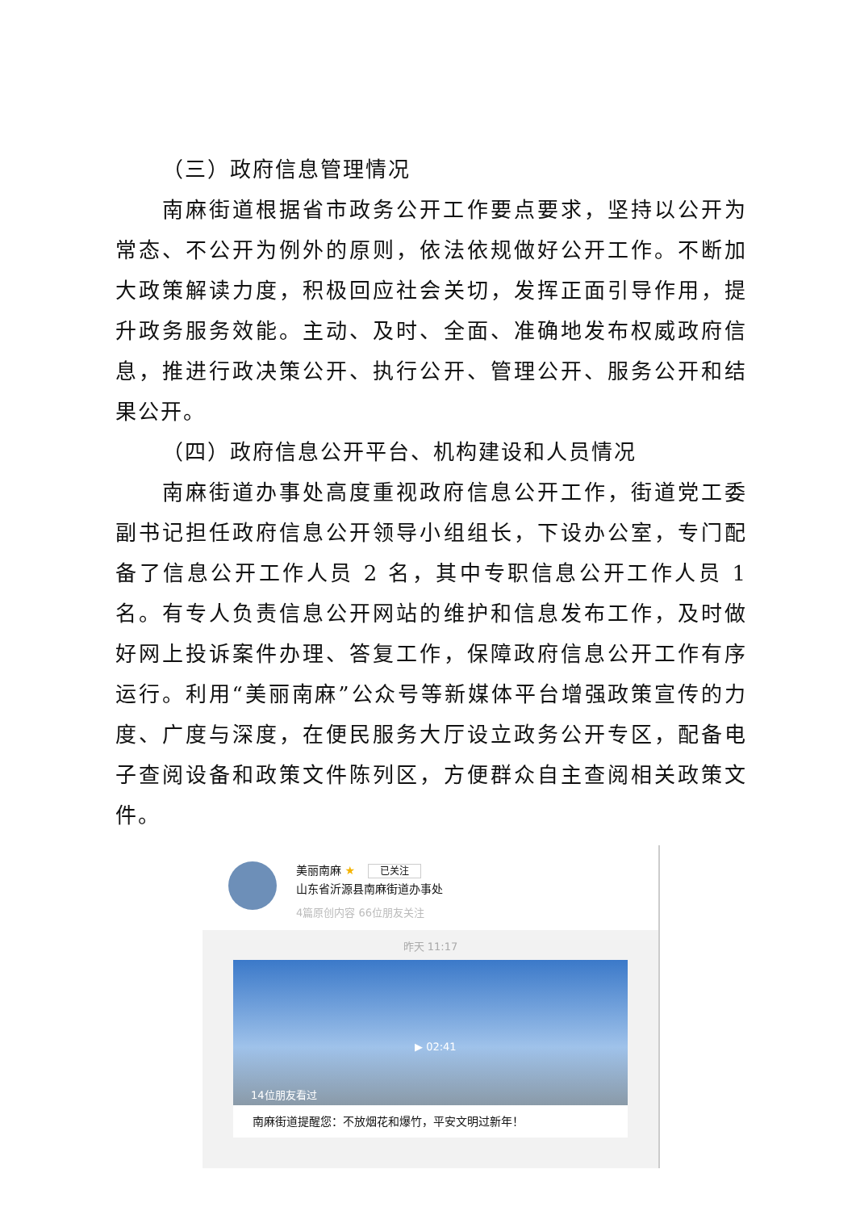（三）政府信息管理情况
南麻街道根据省市政务公开工作要点要求，坚持以公开为常态、不公开为例外的原则，依法依规做好公开工作。不断加大政策解读力度，积极回应社会关切，发挥正面引导作用，提升政务服务效能。主动、及时、全面、准确地发布权威政府信息，推进行政决策公开、执行公开、管理公开、服务公开和结果公开。
（四）政府信息公开平台、机构建设和人员情况
南麻街道办事处高度重视政府信息公开工作，街道党工委副书记担任政府信息公开领导小组组长，下设办公室，专门配备了信息公开工作人员 2 名，其中专职信息公开工作人员 1 名。有专人负责信息公开网站的维护和信息发布工作，及时做好网上投诉案件办理、答复工作，保障政府信息公开工作有序运行。利用“美丽南麻”公众号等新媒体平台增强政策宣传的力度、广度与深度，在便民服务大厅设立政务公开专区，配备电子查阅设备和政策文件陈列区，方便群众自主查阅相关政策文件。
美丽南麻 ★ 已关注
山东省沂源县南麻街道办事处
4篇原创内容 66位朋友关注
昨天 11:17
▶ 02:41
14位朋友看过
南麻街道提醒您：不放烟花和爆竹，平安文明过新年！